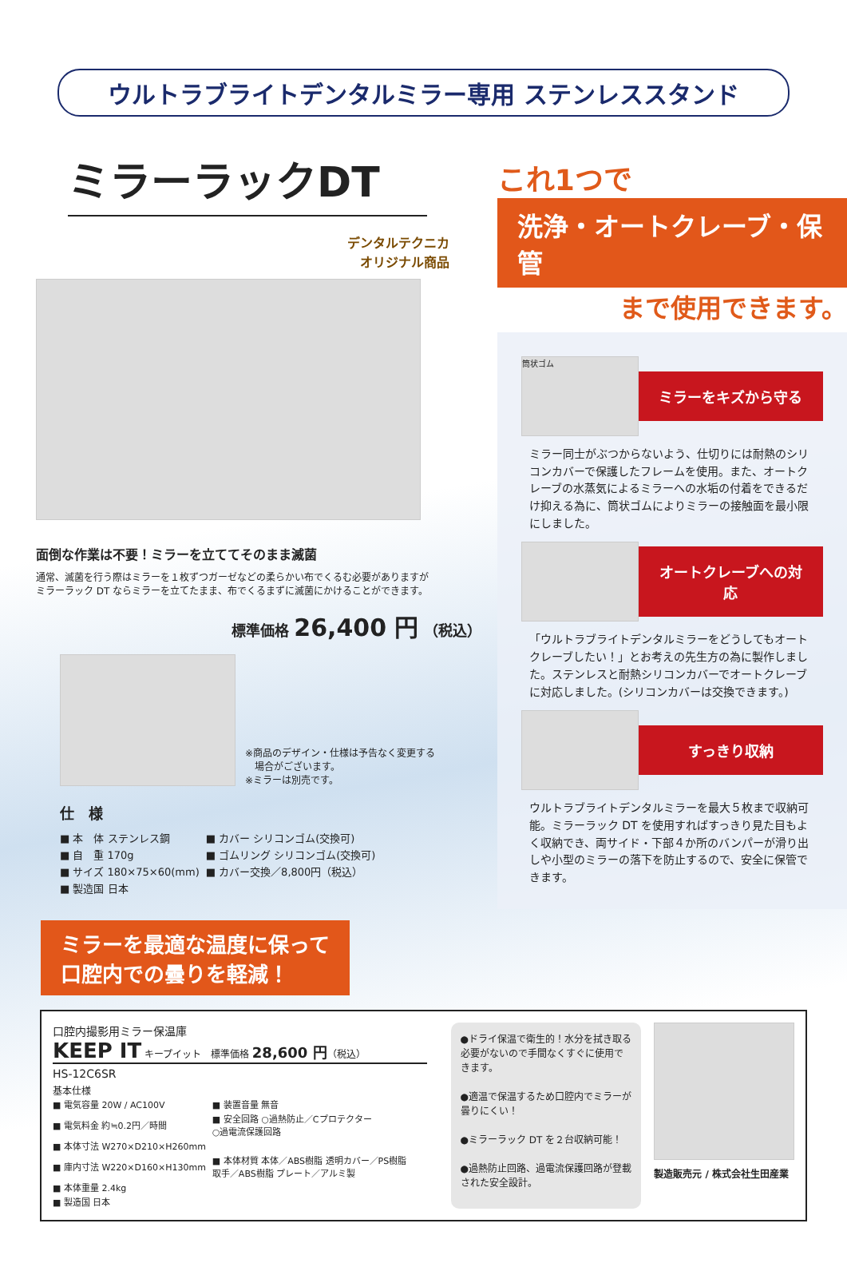ウルトラブライトデンタルミラー専用 ステンレススタンド
ミラーラックDT
デンタルテクニカ
オリジナル商品
面倒な作業は不要！ミラーを立ててそのまま滅菌
通常、滅菌を行う際はミラーを１枚ずつガーゼなどの柔らかい布でくるむ必要がありますが
ミラーラック DT ならミラーを立てたまま、布でくるまずに滅菌にかけることができます。
標準価格 26,400 円 （税込）
※商品のデザイン・仕様は予告なく変更する
　場合がございます。
※ミラーは別売です。
仕　様
| ■ 本 体 ステンレス鋼 | ■ カバー シリコンゴム(交換可) |
| ■ 自 重 170g | ■ ゴムリング シリコンゴム(交換可) |
| ■ サイズ 180×75×60(mm) | ■ カバー交換／8,800円（税込） |
| ■ 製造国 日本 | |
ミラーを最適な温度に保って
口腔内での曇りを軽減！
これ1つで
洗浄・オートクレーブ・保管
まで使用できます。
筒状ゴム
ミラーをキズから守る
ミラー同士がぶつからないよう、仕切りには耐熱のシリコンカバーで保護したフレームを使用。また、オートクレーブの水蒸気によるミラーへの水垢の付着をできるだけ抑える為に、筒状ゴムによりミラーの接触面を最小限にしました。
オートクレーブへの対応
「ウルトラブライトデンタルミラーをどうしてもオートクレーブしたい！」とお考えの先生方の為に製作しました。ステンレスと耐熱シリコンカバーでオートクレーブに対応しました。(シリコンカバーは交換できます。)
すっきり収納
ウルトラブライトデンタルミラーを最大５枚まで収納可能。ミラーラック DT を使用すればすっきり見た目もよく収納でき、両サイド・下部４か所のバンパーが滑り出しや小型のミラーの落下を防止するので、安全に保管できます。
口腔内撮影用ミラー保温庫
KEEP IT キープイット　標準価格 28,600 円（税込）
HS-12C6SR
基本仕様
| ■ 電気容量 20W / AC100V | ■ 装置音量 無音 |
| ■ 電気料金 約≒0.2円／時間 | ■ 安全回路 ○過熱防止／Cプロテクター ○過電流保護回路 |
| ■ 本体寸法 W270×D210×H260mm | |
| ■ 庫内寸法 W220×D160×H130mm | ■ 本体材質 本体／ABS樹脂 透明カバー／PS樹脂 取手／ABS樹脂 プレート／アルミ製 |
| ■ 本体重量 2.4kg | |
| ■ 製造国 日本 | |
●ドライ保温で衛生的！水分を拭き取る必要がないので手間なくすぐに使用できます。
●適温で保温するため口腔内でミラーが曇りにくい！
●ミラーラック DT を２台収納可能！
●過熱防止回路、過電流保護回路が登載された安全設計。
製造販売元 / 株式会社生田産業